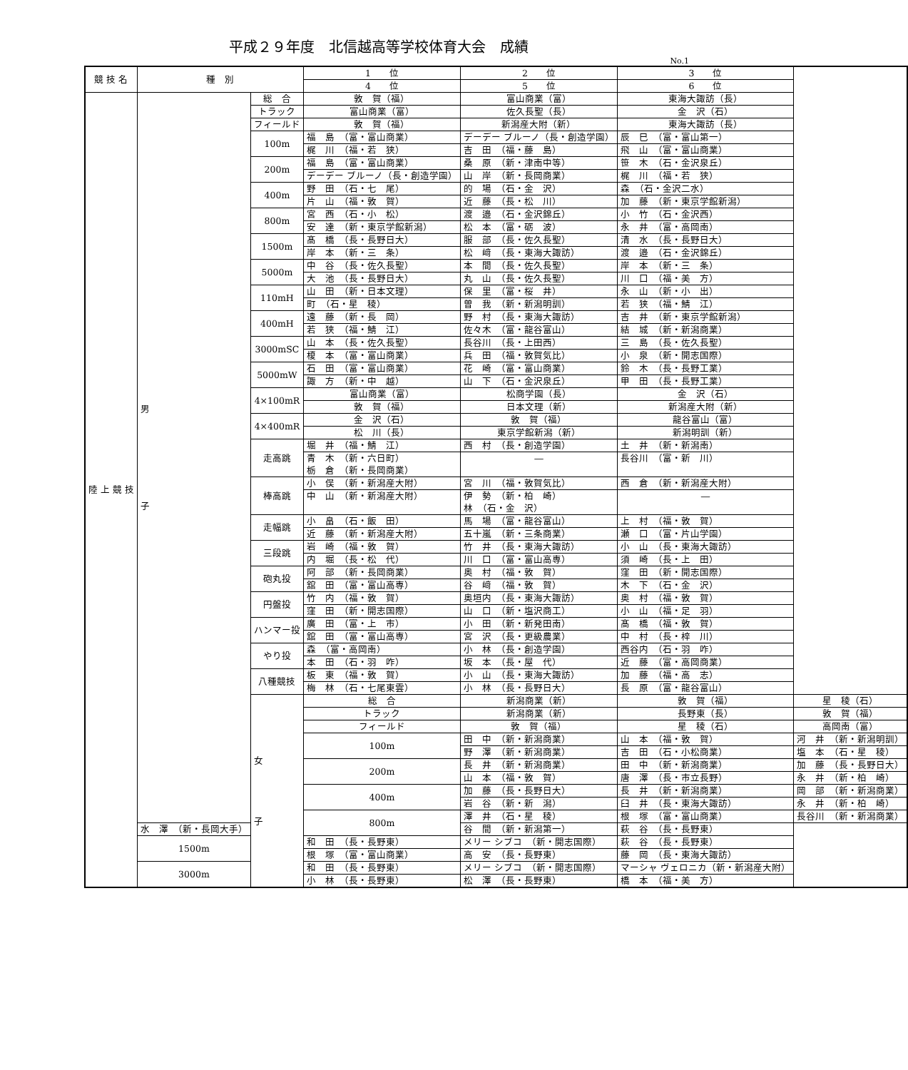平成２９年度　北信越高等学校体育大会　成績
No.1
| 競 技 名 | 種 別 | | 1 位 | 2 位 | 3 位 | |
| --- | --- | --- | --- | --- | --- | --- |
| | | | 4 位 | 5 位 | 6 位 | |
| 陸 上 競 技 | 男 子 | 総 合 | 敦 賀（福） | 富山商業（富） | 東海大諏訪（長） | |
| | | トラック | 富山商業（富） | 佐久長聖（長） | 金 沢（石） | |
| | | フィールド | 敦 賀（福） | 新潟産大附（新） | 東海大諏訪（長） | |
| | | 100m | 福 島 （富・富山商業） | デーデー ブルーノ（長・創造学園） | 辰 巳 （富・富山第一） | |
| | | | 梶 川 （福・若 狭） | 吉 田 （福・藤 島） | 飛 山 （富・富山商業） | |
| | | 200m | 福 島 （富・富山商業） | 桑 原 （新・津南中等） | 笹 木 （石・金沢泉丘） | |
| | | | デーデー ブルーノ（長・創造学園） | 山 岸 （新・長岡商業） | 梶 川 （福・若 狭） | |
| | | 400m | 野 田 （石・七 尾） | 的 場 （石・金 沢） | 森 （石・金沢二水） | |
| | | | 片 山 （福・敦 賀） | 近 藤 （長・松 川） | 加 藤 （新・東京学館新潟） | |
| | | 800m | 宮 西 （石・小 松） | 渡 邉 （石・金沢錦丘） | 小 竹 （石・金沢西） | |
| | | | 安 達 （新・東京学館新潟） | 松 本 （富・砺 波） | 永 井 （富・高岡南） | |
| | | 1500m | 髙 橋 （長・長野日大） | 服 部 （長・佐久長聖） | 清 水 （長・長野日大） | |
| | | | 岸 本 （新・三 条） | 松 﨑 （長・東海大諏訪） | 渡 邉 （石・金沢錦丘） | |
| | | 5000m | 中 谷 （長・佐久長聖） | 本 間 （長・佐久長聖） | 岸 本 （新・三 条） | |
| | | | 大 池 （長・長野日大） | 丸 山 （長・佐久長聖） | 川 口 （福・美 方） | |
| | | 110mH | 山 田 （新・日本文理） | 保 里 （富・桜 井） | 永 山 （新・小 出） | |
| | | | 町 （石・星 稜） | 曽 我 （新・新潟明訓） | 若 狭 （福・鯖 江） | |
| | | 400mH | 遠 藤 （新・長 岡） | 野 村 （長・東海大諏訪） | 吉 井 （新・東京学館新潟） | |
| | | | 若 狭 （福・鯖 江） | 佐々木 （富・龍谷富山） | 結 城 （新・新潟商業） | |
| | | 3000mSC | 山 本 （長・佐久長聖） | 長谷川 （長・上田西） | 三 島 （長・佐久長聖） | |
| | | | 榎 本 （富・富山商業） | 兵 田 （福・敦賀気比） | 小 泉 （新・開志国際） | |
| | | 5000mW | 石 田 （富・富山商業） | 花 崎 （富・富山商業） | 鈴 木 （長・長野工業） | |
| | | | 諏 方 （新・中 越） | 山 下 （石・金沢泉丘） | 甲 田 （長・長野工業） | |
| | | 4×100mR | 富山商業（富） | 松商学園（長） | 金 沢（石） | |
| | | | 敦 賀（福） | 日本文理（新） | 新潟産大附（新） | |
| | | 4×400mR | 金 沢（石） | 敦 賀（福） | 龍谷富山（富） | |
| | | | 松 川（長） | 東京学館新潟（新） | 新潟明訓（新） | |
| | | 走高跳 | 堀 井 （福・鯖 江） | 西 村 （長・創造学園） | 土 井 （新・新潟南） | |
| | | | 青 木 （新・六日町） 栃 倉 （新・長岡商業） | ― | 長谷川 （富・新 川） | |
| | | 棒高跳 | 小 俣 （新・新潟産大附） | 宮 川 （福・敦賀気比） | 西 倉 （新・新潟産大附） | |
| | | | 中 山 （新・新潟産大附） | 伊 勢 （新・柏 崎） 林 （石・金 沢） | ― | |
| | | 走幅跳 | 小 畠 （石・飯 田） | 馬 場 （富・龍谷富山） | 上 村 （福・敦 賀） | |
| | | | 近 藤 （新・新潟産大附） | 五十嵐 （新・三条商業） | 瀬 口 （富・片山学園） | |
| | | 三段跳 | 岩 崎 （福・敦 賀） | 竹 井 （長・東海大諏訪） | 小 山 （長・東海大諏訪） | |
| | | | 内 堀 （長・松 代） | 川 口 （富・富山高専） | 須 崎 （長・上 田） | |
| | | 砲丸投 | 阿 部 （新・長岡商業） | 奥 村 （福・敦 賀） | 窪 田 （新・開志国際） | |
| | | | 舘 田 （富・富山高専） | 谷 﨑 （福・敦 賀） | 木 下 （石・金 沢） | |
| | | 円盤投 | 竹 内 （福・敦 賀） | 奥垣内 （長・東海大諏訪） | 奥 村 （福・敦 賀） | |
| | | | 窪 田 （新・開志国際） | 山 口 （新・塩沢商工） | 小 山 （福・足 羽） | |
| | | ハンマー投 | 廣 田 （富・上 市） | 小 田 （新・新発田南） | 髙 橋 （福・敦 賀） | |
| | | | 舘 田 （富・富山高専） | 宮 沢 （長・更級農業） | 中 村 （長・梓 川） | |
| | | やり投 | 森 （富・高岡南） | 小 林 （長・創造学園） | 西谷内 （石・羽 咋） | |
| | | | 本 田 （石・羽 咋） | 坂 本 （長・屋 代） | 近 藤 （富・高岡商業） | |
| | | 八種競技 | 板 東 （福・敦 賀） | 小 山 （長・東海大諏訪） | 加 藤 （福・高 志） | |
| | | | 梅 林 （石・七尾東雲） | 小 林 （長・長野日大） | 長 原 （富・龍谷富山） | |
| | | 女 子 | 総 合 | 新潟商業（新） | 敦 賀（福） | 星 稜（石） |
| | | | トラック | 新潟商業（新） | 長野東（長） | 敦 賀（福） |
| | | | フィールド | 敦 賀（福） | 星 稜（石） | 高岡南（富） |
| | | | 100m | 田 中 （新・新潟商業） | 山 本 （福・敦 賀） | 河 井 （新・新潟明訓） |
| | | | | 野 澤 （新・新潟商業） | 吉 田 （石・小松商業） | 塩 本 （石・星 稜） |
| | | | 200m | 長 井 （新・新潟商業） | 田 中 （新・新潟商業） | 加 藤 （長・長野日大） |
| | | | | 山 本 （福・敦 賀） | 唐 澤 （長・市立長野） | 永 井 （新・柏 崎） |
| | | | 400m | 加 藤 （長・長野日大） | 長 井 （新・新潟商業） | 岡 部 （新・新潟商業） |
| | | | | 岩 谷 （新・新 潟） | 臼 井 （長・東海大諏訪） | 永 井 （新・柏 崎） |
| | | | 800m | 澤 井 （石・星 稜） | 根 塚 （富・富山商業） | 長谷川 （新・新潟商業） |
| | 水 澤 （新・長岡大手） | | | 谷 間 （新・新潟第一） | 萩 谷 （長・長野東） | |
| | 1500m | | 和 田 （長・長野東） | メリー シブコ （新・開志国際） | 萩 谷 （長・長野東） | |
| | | | 根 塚 （富・富山商業） | 高 安 （長・長野東） | 藤 岡 （長・東海大諏訪） | |
| | 3000m | | 和 田 （長・長野東） | メリー シブコ （新・開志国際） | マーシャ ヴェロニカ（新・新潟産大附） | |
| | | | 小 林 （長・長野東） | 松 澤 （長・長野東） | 橋 本 （福・美 方） | |